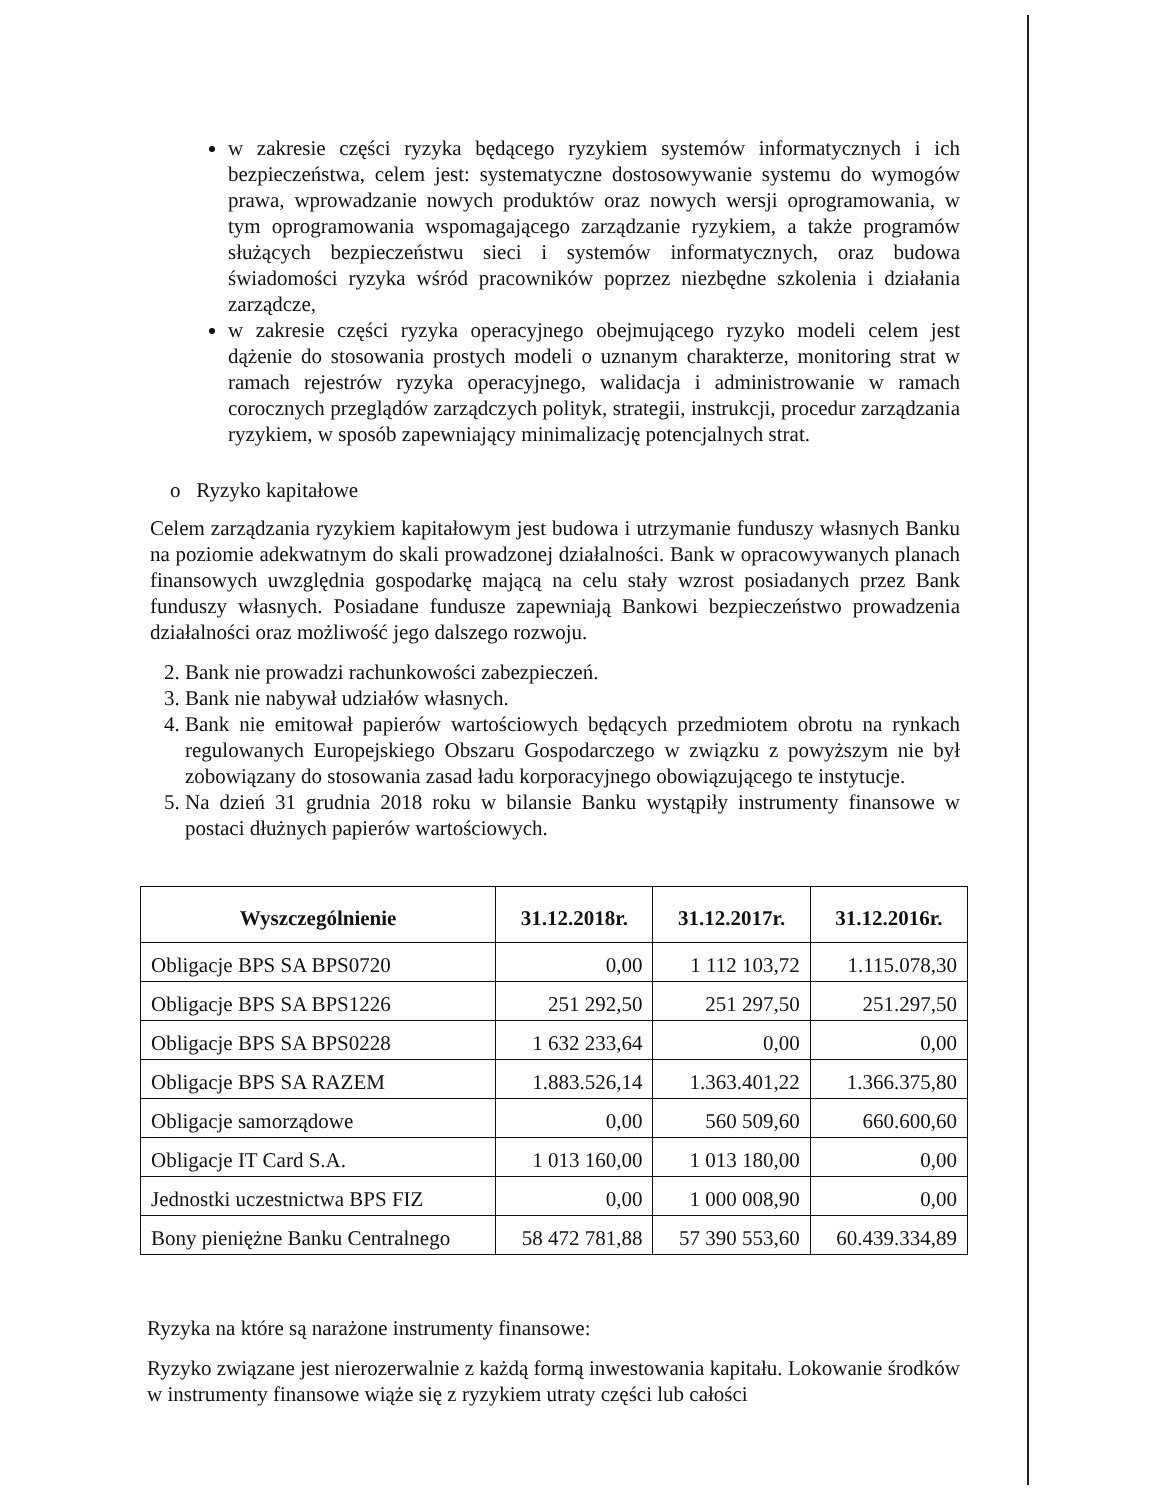w zakresie części ryzyka będącego ryzykiem systemów informatycznych i ich bezpieczeństwa, celem jest: systematyczne dostosowywanie systemu do wymogów prawa, wprowadzanie nowych produktów oraz nowych wersji oprogramowania, w tym oprogramowania wspomagającego zarządzanie ryzykiem, a także programów służących bezpieczeństwu sieci i systemów informatycznych, oraz budowa świadomości ryzyka wśród pracowników poprzez niezbędne szkolenia i działania zarządcze,
w zakresie części ryzyka operacyjnego obejmującego ryzyko modeli celem jest dążenie do stosowania prostych modeli o uznanym charakterze, monitoring strat w ramach rejestrów ryzyka operacyjnego, walidacja i administrowanie w ramach corocznych przeglądów zarządczych polityk, strategii, instrukcji, procedur zarządzania ryzykiem, w sposób zapewniający minimalizację potencjalnych strat.
o Ryzyko kapitałowe
Celem zarządzania ryzykiem kapitałowym jest budowa i utrzymanie funduszy własnych Banku na poziomie adekwatnym do skali prowadzonej działalności. Bank w opracowywanych planach finansowych uwzględnia gospodarkę mającą na celu stały wzrost posiadanych przez Bank funduszy własnych. Posiadane fundusze zapewniają Bankowi bezpieczeństwo prowadzenia działalności oraz możliwość jego dalszego rozwoju.
2. Bank nie prowadzi rachunkowości zabezpieczeń.
3. Bank nie nabywał udziałów własnych.
4. Bank nie emitował papierów wartościowych będących przedmiotem obrotu na rynkach regulowanych Europejskiego Obszaru Gospodarczego w związku z powyższym nie był zobowiązany do stosowania zasad ładu korporacyjnego obowiązującego te instytucje.
5. Na dzień 31 grudnia 2018 roku w bilansie Banku wystąpiły instrumenty finansowe w postaci dłużnych papierów wartościowych.
| Wyszczególnienie | 31.12.2018r. | 31.12.2017r. | 31.12.2016r. |
| --- | --- | --- | --- |
| Obligacje BPS SA BPS0720 | 0,00 | 1 112 103,72 | 1.115.078,30 |
| Obligacje BPS SA BPS1226 | 251 292,50 | 251 297,50 | 251.297,50 |
| Obligacje BPS SA BPS0228 | 1 632 233,64 | 0,00 | 0,00 |
| Obligacje BPS SA RAZEM | 1.883.526,14 | 1.363.401,22 | 1.366.375,80 |
| Obligacje samorządowe | 0,00 | 560 509,60 | 660.600,60 |
| Obligacje IT Card S.A. | 1 013 160,00 | 1 013 180,00 | 0,00 |
| Jednostki uczestnictwa BPS FIZ | 0,00 | 1 000 008,90 | 0,00 |
| Bony pieniężne Banku Centralnego | 58 472 781,88 | 57 390 553,60 | 60.439.334,89 |
Ryzyka na które są narażone instrumenty finansowe:
Ryzyko związane jest nierozerwalnie z każdą formą inwestowania kapitału. Lokowanie środków w instrumenty finansowe wiąże się z ryzykiem utraty części lub całości